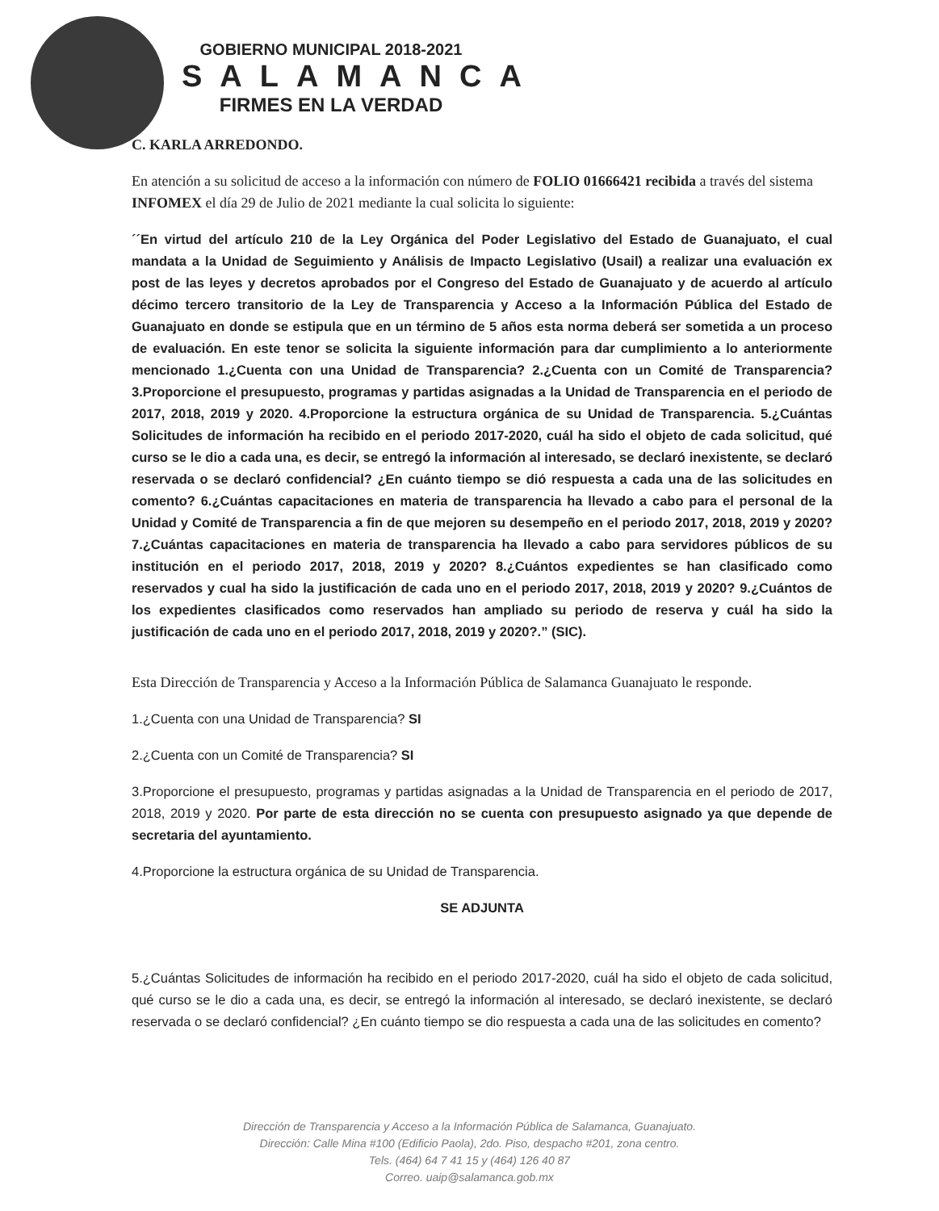GOBIERNO MUNICIPAL 2018-2021
SALAMANCA
FIRMES EN LA VERDAD
C. KARLA ARREDONDO.
En atención a su solicitud de acceso a la información con número de FOLIO 01666421 recibida a través del sistema INFOMEX el día 29 de Julio de 2021 mediante la cual solicita lo siguiente:
´´En virtud del artículo 210 de la Ley Orgánica del Poder Legislativo del Estado de Guanajuato, el cual mandata a la Unidad de Seguimiento y Análisis de Impacto Legislativo (Usail) a realizar una evaluación ex post de las leyes y decretos aprobados por el Congreso del Estado de Guanajuato y de acuerdo al artículo décimo tercero transitorio de la Ley de Transparencia y Acceso a la Información Pública del Estado de Guanajuato en donde se estipula que en un término de 5 años esta norma deberá ser sometida a un proceso de evaluación. En este tenor se solicita la siguiente información para dar cumplimiento a lo anteriormente mencionado 1.¿Cuenta con una Unidad de Transparencia? 2.¿Cuenta con un Comité de Transparencia? 3.Proporcione el presupuesto, programas y partidas asignadas a la Unidad de Transparencia en el periodo de 2017, 2018, 2019 y 2020. 4.Proporcione la estructura orgánica de su Unidad de Transparencia. 5.¿Cuántas Solicitudes de información ha recibido en el periodo 2017-2020, cuál ha sido el objeto de cada solicitud, qué curso se le dio a cada una, es decir, se entregó la información al interesado, se declaró inexistente, se declaró reservada o se declaró confidencial? ¿En cuánto tiempo se dió respuesta a cada una de las solicitudes en comento? 6.¿Cuántas capacitaciones en materia de transparencia ha llevado a cabo para el personal de la Unidad y Comité de Transparencia a fin de que mejoren su desempeño en el periodo 2017, 2018, 2019 y 2020? 7.¿Cuántas capacitaciones en materia de transparencia ha llevado a cabo para servidores públicos de su institución en el periodo 2017, 2018, 2019 y 2020? 8.¿Cuántos expedientes se han clasificado como reservados y cual ha sido la justificación de cada uno en el periodo 2017, 2018, 2019 y 2020? 9.¿Cuántos de los expedientes clasificados como reservados han ampliado su periodo de reserva y cuál ha sido la justificación de cada uno en el periodo 2017, 2018, 2019 y 2020?.” (SIC).
Esta Dirección de Transparencia y Acceso a la Información Pública de Salamanca Guanajuato le responde.
1.¿Cuenta con una Unidad de Transparencia? SI
2.¿Cuenta con un Comité de Transparencia? SI
3.Proporcione el presupuesto, programas y partidas asignadas a la Unidad de Transparencia en el periodo de 2017, 2018, 2019 y 2020. Por parte de esta dirección no se cuenta con presupuesto asignado ya que depende de secretaria del ayuntamiento.
4.Proporcione la estructura orgánica de su Unidad de Transparencia.
SE ADJUNTA
5.¿Cuántas Solicitudes de información ha recibido en el periodo 2017-2020, cuál ha sido el objeto de cada solicitud, qué curso se le dio a cada una, es decir, se entregó la información al interesado, se declaró inexistente, se declaró reservada o se declaró confidencial? ¿En cuánto tiempo se dio respuesta a cada una de las solicitudes en comento?
Dirección de Transparencia y Acceso a la Información Pública de Salamanca, Guanajuato.
Dirección: Calle Mina #100 (Edificio Paola), 2do. Piso, despacho #201, zona centro.
Tels. (464) 64 7 41 15 y (464) 126 40 87
Correo. uaip@salamanca.gob.mx